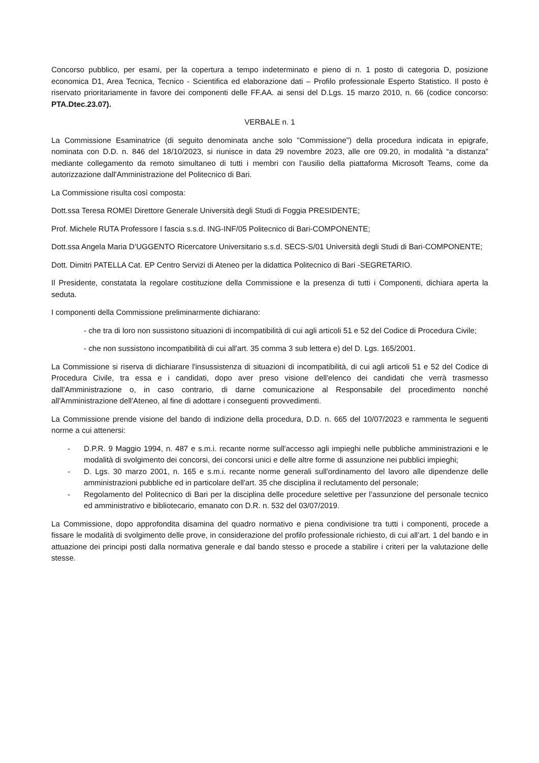Concorso pubblico, per esami, per la copertura a tempo indeterminato e pieno di n. 1 posto di categoria D, posizione economica D1, Area Tecnica, Tecnico - Scientifica ed elaborazione dati – Profilo professionale Esperto Statistico. Il posto è riservato prioritariamente in favore dei componenti delle FF.AA. ai sensi del D.Lgs. 15 marzo 2010, n. 66 (codice concorso: PTA.Dtec.23.07).
VERBALE n. 1
La Commissione Esaminatrice (di seguito denominata anche solo "Commissione") della procedura indicata in epigrafe, nominata con D.D. n. 846 del 18/10/2023, si riunisce in data 29 novembre 2023, alle ore 09.20, in modalità “a distanza” mediante collegamento da remoto simultaneo di tutti i membri con l’ausilio della piattaforma Microsoft Teams, come da autorizzazione dall'Amministrazione del Politecnico di Bari.
La Commissione risulta così composta:
Dott.ssa Teresa ROMEI Direttore Generale Università degli Studi di Foggia PRESIDENTE;
Prof. Michele RUTA Professore I fascia s.s.d. ING-INF/05 Politecnico di Bari-COMPONENTE;
Dott.ssa Angela Maria D’UGGENTO Ricercatore Universitario s.s.d. SECS-S/01 Università degli Studi di Bari-COMPONENTE;
Dott. Dimitri PATELLA Cat. EP Centro Servizi di Ateneo per la didattica Politecnico di Bari -SEGRETARIO.
Il Presidente, constatata la regolare costituzione della Commissione e la presenza di tutti i Componenti, dichiara aperta la seduta.
I componenti della Commissione preliminarmente dichiarano:
- che tra di loro non sussistono situazioni di incompatibilità di cui agli articoli 51 e 52 del Codice di Procedura Civile;
- che non sussistono incompatibilità di cui all'art. 35 comma 3 sub lettera e) del D. Lgs. 165/2001.
La Commissione si riserva di dichiarare l'insussistenza di situazioni di incompatibilità, di cui agli articoli 51 e 52 del Codice di Procedura Civile, tra essa e i candidati, dopo aver preso visione dell'elenco dei candidati che verrà trasmesso dall'Amministrazione o, in caso contrario, di darne comunicazione al Responsabile del procedimento nonché all'Amministrazione dell'Ateneo, al fine di adottare i conseguenti provvedimenti.
La Commissione prende visione del bando di indizione della procedura, D.D. n. 665 del 10/07/2023 e rammenta le seguenti norme a cui attenersi:
- D.P.R. 9 Maggio 1994, n. 487 e s.m.i. recante norme sull'accesso agli impieghi nelle pubbliche amministrazioni e le modalità di svolgimento dei concorsi, dei concorsi unici e delle altre forme di assunzione nei pubblici impieghi;
- D. Lgs. 30 marzo 2001, n. 165 e s.m.i. recante norme generali sull'ordinamento del lavoro alle dipendenze delle amministrazioni pubbliche ed in particolare dell'art. 35 che disciplina il reclutamento del personale;
- Regolamento del Politecnico di Bari per la disciplina delle procedure selettive per l’assunzione del personale tecnico ed amministrativo e bibliotecario, emanato con D.R. n. 532 del 03/07/2019.
La Commissione, dopo approfondita disamina del quadro normativo e piena condivisione tra tutti i componenti, procede a fissare le modalità di svolgimento delle prove, in considerazione del profilo professionale richiesto, di cui all’art. 1 del bando e in attuazione dei principi posti dalla normativa generale e dal bando stesso e procede a stabilire i criteri per la valutazione delle stesse.